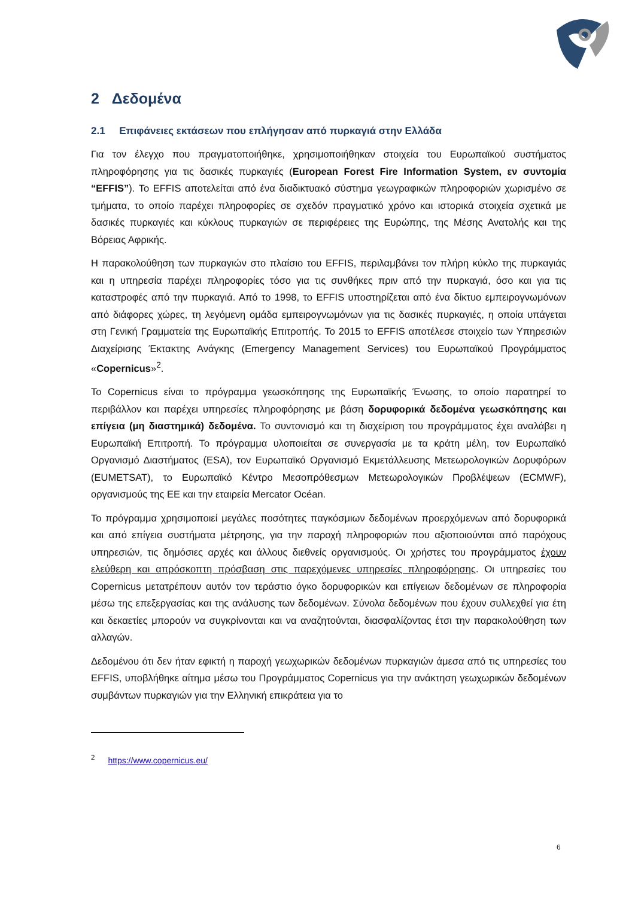2 Δεδομένα
2.1 Επιφάνειες εκτάσεων που επλήγησαν από πυρκαγιά στην Ελλάδα
Για τον έλεγχο που πραγματοποιήθηκε, χρησιμοποιήθηκαν στοιχεία του Ευρωπαϊκού συστήματος πληροφόρησης για τις δασικές πυρκαγιές (European Forest Fire Information System, εν συντομία “EFFIS”). Το EFFIS αποτελείται από ένα διαδικτυακό σύστημα γεωγραφικών πληροφοριών χωρισμένο σε τμήματα, το οποίο παρέχει πληροφορίες σε σχεδόν πραγματικό χρόνο και ιστορικά στοιχεία σχετικά με δασικές πυρκαγιές και κύκλους πυρκαγιών σε περιφέρειες της Ευρώπης, της Μέσης Ανατολής και της Βόρειας Αφρικής.
Η παρακολούθηση των πυρκαγιών στο πλαίσιο του EFFIS, περιλαμβάνει τον πλήρη κύκλο της πυρκαγιάς και η υπηρεσία παρέχει πληροφορίες τόσο για τις συνθήκες πριν από την πυρκαγιά, όσο και για τις καταστροφές από την πυρκαγιά. Από το 1998, το EFFIS υποστηρίζεται από ένα δίκτυο εμπειρογνωμόνων από διάφορες χώρες, τη λεγόμενη ομάδα εμπειρογνωμόνων για τις δασικές πυρκαγιές, η οποία υπάγεται στη Γενική Γραμματεία της Ευρωπαϊκής Επιτροπής. Το 2015 το EFFIS αποτέλεσε στοιχείο των Υπηρεσιών Διαχείρισης Έκτακτης Ανάγκης (Emergency Management Services) του Ευρωπαϊκού Προγράμματος «Copernicus»<sup>2</sup>.
Το Copernicus είναι το πρόγραμμα γεωσκόπησης της Ευρωπαϊκής Ένωσης, το οποίο παρατηρεί το περιβάλλον και παρέχει υπηρεσίες πληροφόρησης με βάση δορυφορικά δεδομένα γεωσκόπησης και επίγεια (μη διαστημικά) δεδομένα. Το συντονισμό και τη διαχείριση του προγράμματος έχει αναλάβει η Ευρωπαϊκή Επιτροπή. Το πρόγραμμα υλοποιείται σε συνεργασία με τα κράτη μέλη, τον Ευρωπαϊκό Οργανισμό Διαστήματος (ESA), τον Ευρωπαϊκό Οργανισμό Εκμετάλλευσης Μετεωρολογικών Δορυφόρων (EUMETSAT), το Ευρωπαϊκό Κέντρο Μεσοπρόθεσμων Μετεωρολογικών Προβλέψεων (ECMWF), οργανισμούς της ΕΕ και την εταιρεία Mercator Océan.
Το πρόγραμμα χρησιμοποιεί μεγάλες ποσότητες παγκόσμιων δεδομένων προερχόμενων από δορυφορικά και από επίγεια συστήματα μέτρησης, για την παροχή πληροφοριών που αξιοποιούνται από παρόχους υπηρεσιών, τις δημόσιες αρχές και άλλους διεθνείς οργανισμούς. Οι χρήστες του προγράμματος έχουν ελεύθερη και απρόσκοπτη πρόσβαση στις παρεχόμενες υπηρεσίες πληροφόρησης. Οι υπηρεσίες του Copernicus μετατρέπουν αυτόν τον τεράστιο όγκο δορυφορικών και επίγειων δεδομένων σε πληροφορία μέσω της επεξεργασίας και της ανάλυσης των δεδομένων. Σύνολα δεδομένων που έχουν συλλεχθεί για έτη και δεκαετίες μπορούν να συγκρίνονται και να αναζητούνται, διασφαλίζοντας έτσι την παρακολούθηση των αλλαγών.
Δεδομένου ότι δεν ήταν εφικτή η παροχή γεωχωρικών δεδομένων πυρκαγιών άμεσα από τις υπηρεσίες του EFFIS, υποβλήθηκε αίτημα μέσω του Προγράμματος Copernicus για την ανάκτηση γεωχωρικών δεδομένων συμβάντων πυρκαγιών για την Ελληνική επικράτεια για το
<sup>2</sup> https://www.copernicus.eu/
6